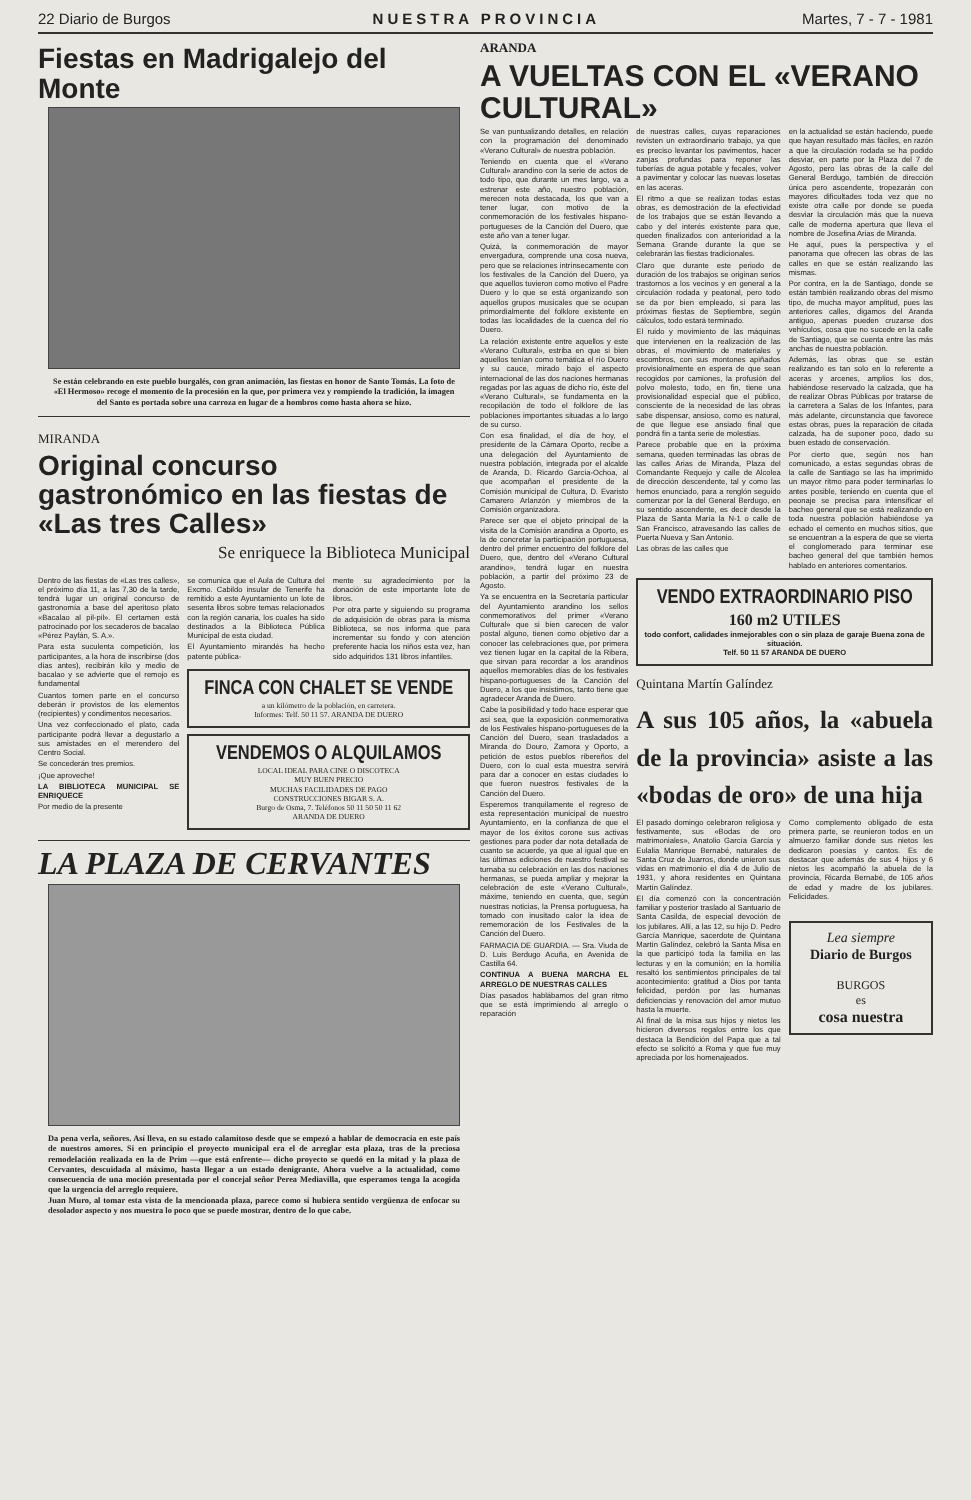22 Diario de Burgos NUESTRA PROVINCIA Martes, 7 - 7 - 1981
Fiestas en Madrigalejo del Monte
Se están celebrando en este pueblo burgalés, con gran animación, las fiestas en honor de Santo Tomás. La foto de «El Hermoso» recoge el momento de la procesión en la que, por primera vez y rompiendo la tradición, la imagen del Santo es portada sobre una carroza en lugar de a hombros como hasta ahora se hizo.
MIRANDA
Original concurso gastronómico en las fiestas de «Las tres Calles»
Se enriquece la Biblioteca Municipal
Dentro de las fiestas de «Las tres calles», el próximo día 11, a las 7,30 de la tarde, tendrá lugar un original concurso de gastronomía a base del aperitoso plato «Bacalao al pil-pil». El certamen está patrocinado por los secaderos de bacalao «Pérez Payfán, S. A.».
Para esta suculenta competición, los participantes, a la hora de inscribirse (dos días antes), recibirán kilo y medio de bacalao y se advierte que el remojo es fundamental
Cuantos tomen parte en el concurso deberán ir provistos de los elementos (recipientes) y condimentos necesarios.
Una vez confeccionado el plato, cada participante podrá llevar a degustarlo a sus amistades en el merendero del Centro Social.
Se concederán tres premios.
¡Que aproveche!
LA BIBLIOTECA MUNICIPAL SE ENRIQUECE
Por medio de la presente
se comunica que el Aula de Cultura del Excmo. Cabildo insular de Tenerife ha remitido a este Ayuntamiento un lote de sesenta libros sobre temas relacionados con la región canaria, los cuales ha sido destinados a la Biblioteca Pública Municipal de esta ciudad.
El Ayuntamiento mirandés ha hecho patente pública-
mente su agradecimiento por la donación de este importante lote de libros.
Por otra parte y siguiendo su programa de adquisición de obras para la misma Biblioteca, se nos informa que para incrementar su fondo y con atención preferente hacia los niños esta vez, han sido adquiridos 131 libros infantiles.
FINCA CON CHALET SE VENDE
a un kilómetro de la población, en carretera.
Informes: Telf. 50 11 57. ARANDA DE DUERO
VENDEMOS O ALQUILAMOS
LOCAL IDEAL PARA CINE O DISCOTECA
MUY BUEN PRECIO
MUCHAS FACILIDADES DE PAGO
CONSTRUCCIONES BIGAR S. A.
Burgo de Osma, 7. Teléfonos 50 11 50 50 11 62
ARANDA DE DUERO
LA PLAZA DE CERVANTES
Da pena verla, señores. Así lleva, en su estado calamitoso desde que se empezó a hablar de democracia en este país de nuestros amores. Si en principio el proyecto municipal era el de arreglar esta plaza, tras de la preciosa remodelación realizada en la de Prim —que está enfrente— dicho proyecto se quedó en la mitad y la plaza de Cervantes, descuidada al máximo, hasta llegar a un estado denigrante. Ahora vuelve a la actualidad, como consecuencia de una moción presentada por el concejal señor Perea Mediavilla, que esperamos tenga la acogida que la urgencia del arreglo requiere.
Juan Muro, al tomar esta vista de la mencionada plaza, parece como si hubiera sentido vergüenza de enfocar su desolador aspecto y nos muestra lo poco que se puede mostrar, dentro de lo que cabe.
ARANDA
A VUELTAS CON EL «VERANO CULTURAL»
Se van puntualizando detalles, en relación con la programación del denominado «Verano Cultural» de nuestra población.
Teniendo en cuenta que el «Verano Cultural» arandino con la serie de actos de todo tipo, que durante un mes largo, va a estrenar este año, nuestro población, merecen nota destacada, los que van a tener lugar, con motivo de la conmemoración de los festivales hispano-portugueses de la Canción del Duero, que este año van a tener lugar.
Quizá, la conmemoración de mayor envergadura, comprende una cosa nueva, pero que se relaciones intrínsecamente con los festivales de la Canción del Duero, ya que aquellos tuvieron como motivo el Padre Duero y lo que se está organizando son aquellos grupos musicales que se ocupan primordialmente del folklore existente en todas las localidades de la cuenca del río Duero.
La relación existente entre aquellos y este «Verano Cultural», estriba en que si bien aquellos tenían como temática el río Duero y su cauce, mirado bajo el aspecto internacional de las dos naciones hermanas regadas por las aguas de dicho río, éste del «Verano Cultural», se fundamenta en la recopilación de todo el folklore de las poblaciones importantes situadas a lo largo de su curso.
Con esa finalidad, el día de hoy, el presidente de la Cámara Oporto, recibe a una delegación del Ayuntamiento de nuestra población, integrada por el alcalde de Aranda, D. Ricardo García-Ochoa, al que acompañan el presidente de la Comisión municipal de Cultura, D. Evaristo Camarero Arlanzón y miembros de la Comisión organizadora.
Parece ser que el objeto principal de la visita de la Comisión arandina a Oporto, es la de concretar la participación portuguesa, dentro del primer encuentro del folklore del Duero, que, dentro del «Verano Cultural arandino», tendrá lugar en nuestra población, a partir del próximo 23 de Agosto.
Ya se encuentra en la Secretaría particular del Ayuntamiento arandino los sellos conmemorativos del primer «Verano Cultural» que si bien carecen de valor postal alguno, tienen como objetivo dar a conocer las celebraciones que, por primera vez tienen lugar en la capital de la Ribera, que sirvan para recordar a los arandinos aquellos memorables días de los festivales hispano-portugueses de la Canción del Duero, a los que insistimos, tanto tiene que agradecer Aranda de Duero.
Cabe la posibilidad y todo hace esperar que así sea, que la exposición conmemorativa de los Festivales hispano-portugueses de la Canción del Duero, sean trasladados a Miranda do Douro, Zamora y Oporto, a petición de estos pueblos ribereños del Duero, con lo cual esta muestra servirá para dar a conocer en estas ciudades lo que fueron nuestros festivales de la Canción del Duero.
Esperemos tranquilamente el regreso de esta representación municipal de nuestro Ayuntamiento, en la confianza de que el mayor de los éxitos corone sus activas gestiones para poder dar nota detallada de cuanto se acuerde, ya que al igual que en las últimas ediciones de nuestro festival se turnaba su celebración en las dos naciones hermanas, se pueda ampliar y mejorar la celebración de este «Verano Cultural», máxime, teniendo en cuenta, que, según nuestras noticias, la Prensa portuguesa, ha tomado con inusitado calor la idea de rememoración de los Festivales de la Canción del Duero.
FARMACIA DE GUARDIA. — Sra. Viuda de D. Luis Berdugo Acuña, en Avenida de Castilla 64.
CONTINUA A BUENA MARCHA EL ARREGLO DE NUESTRAS CALLES
Días pasados hablábamos del gran ritmo que se está imprimiendo al arreglo o reparación
de nuestras calles, cuyas reparaciones revisten un extraordinario trabajo, ya que es preciso levantar los pavimentos, hacer zanjas profundas para reponer las tuberías de agua potable y fecales, volver a pavimentar y colocar las nuevas losetas en las aceras.
El ritmo a que se realizan todas estas obras, es demostración de la efectividad de los trabajos que se están llevando a cabo y del interés existente para que, queden finalizados con anterioridad a la Semana Grande durante la que se celebrarán las fiestas tradicionales.
Claro que durante este periodo de duración de los trabajos se originan serios trastornos a los vecinos y en general a la circulación rodada y peatonal, pero todo se da por bien empleado, si para las próximas fiestas de Septiembre, según cálculos, todo estará terminado.
El ruido y movimiento de las máquinas que intervienen en la realización de las obras, el movimiento de materiales y escombros, con sus montones apiñados provisionalmente en espera de que sean recogidos por camiones, la profusión del polvo molesto, todo, en fin, tiene una provisionalidad especial que el público, consciente de la necesidad de las obras sabe dispensar, ansioso, como es natural, de que llegue ese ansiado final que pondrá fin a tanta serie de molestias.
Parece probable que en la próxima semana, queden terminadas las obras de las calles Arias de Miranda, Plaza del Comandante Requejo y calle de Alcolea de dirección descendente, tal y como las hemos enunciado, para a renglón seguido comenzar por la del General Berdugo, en su sentido ascendente, es decir desde la Plaza de Santa María la N-1 o calle de San Francisco, atravesando las calles de Puerta Nueva y San Antonio.
Las obras de las calles que
en la actualidad se están haciendo, puede que hayan resultado más fáciles, en razón a que la circulación rodada se ha podido desviar, en parte por la Plaza del 7 de Agosto, pero las obras de la calle del General Berdugo, también de dirección única pero ascendente, tropezarán con mayores dificultades toda vez que no existe otra calle por donde se pueda desviar la circulación más que la nueva calle de moderna apertura que lleva el nombre de Josefina Arias de Miranda.
He aquí, pues la perspectiva y el panorama que ofrecen las obras de las calles en que se están realizando las mismas.
Por contra, en la de Santiago, donde se están también realizando obras del mismo tipo, de mucha mayor amplitud, pues las anteriores calles, digamos del Aranda antiguo, apenas pueden cruzarse dos vehículos, cosa que no sucede en la calle de Santiago, que se cuenta entre las más anchas de nuestra población.
Además, las obras que se están realizando es tan solo en lo referente a aceras y arcenes, amplios los dos, habiéndose reservado la calzada, que ha de realizar Obras Públicas por tratarse de la carretera a Salas de los Infantes, para más adelante, circunstancia que favorece estas obras, pues la reparación de citada calzada, ha de suponer poco, dado su buen estado de conservación.
Por cierto que, según nos han comunicado, a estas segundas obras de la calle de Santiago se las ha imprimido un mayor ritmo para poder terminarlas lo antes posible, teniendo en cuenta que el peonaje se precisa para intensificar el bacheo general que se está realizando en toda nuestra población habiéndose ya echado el cemento en muchos sitios, que se encuentran a la espera de que se vierta el conglomerado para terminar ese bacheo general del que también hemos hablado en anteriores comentarios.
VENDO EXTRAORDINARIO PISO
160 m2 UTILES
todo confort, calidades inmejorables con o sin plaza de garaje Buena zona de situación.
Telf. 50 11 57 ARANDA DE DUERO
Quintana Martín Galíndez
A sus 105 años, la «abuela de la provincia» asiste a las «bodas de oro» de una hija
El pasado domingo celebraron religiosa y festivamente, sus «Bodas de oro matrimoniales», Anatolio García García y Eulalia Manrique Bernabé, naturales de Santa Cruz de Juarros, donde unieron sus vidas en matrimonio el día 4 de Julio de 1931, y ahora residentes en Quintana Martín Galíndez.
El día comenzó con la concentración familiar y posterior traslado al Santuario de Santa Casilda, de especial devoción de los jubilares. Allí, a las 12, su hijo D. Pedro García Manrique, sacerdote de Quintana Martín Galíndez, celebró la Santa Misa en la que participó toda la familia en las lecturas y en la comunión; en la homilía resaltó los sentimientos principales de tal acontecimiento: gratitud a Dios por tanta felicidad, perdón por las humanas deficiencias y renovación del amor mutuo hasta la muerte.
Al final de la misa sus hijos y nietos les hicieron diversos regalos entre los que destaca la Bendición del Papa que a tal efecto se solicitó a Roma y que fue muy apreciada por los homenajeados.
Como complemento obligado de esta primera parte, se reunieron todos en un almuerzo familiar donde sus nietos les dedicaron poesías y cantos. Es de destacar que además de sus 4 hijos y 6 nietos les acompañó la abuela de la provincia, Ricarda Bernabé, de 105 años de edad y madre de los jubilares. Felicidades.
Lea siempre
Diario de Burgos
BURGOS
es
cosa nuestra